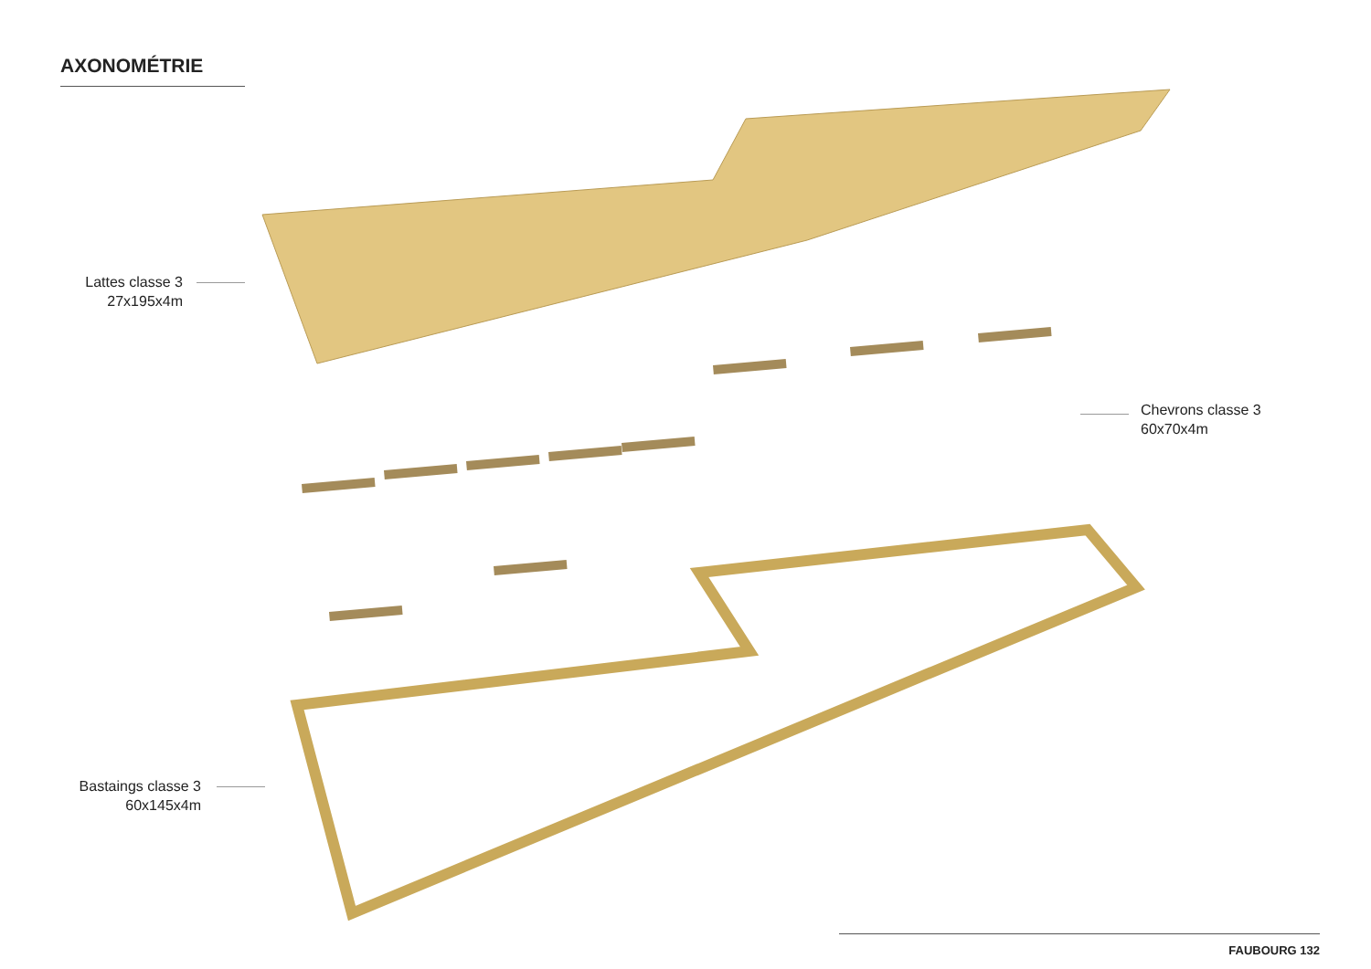AXONOMÉTRIE
Lattes classe 3
27x195x4m
Chevrons classe 3
60x70x4m
Bastaings classe 3
60x145x4m
FAUBOURG 132